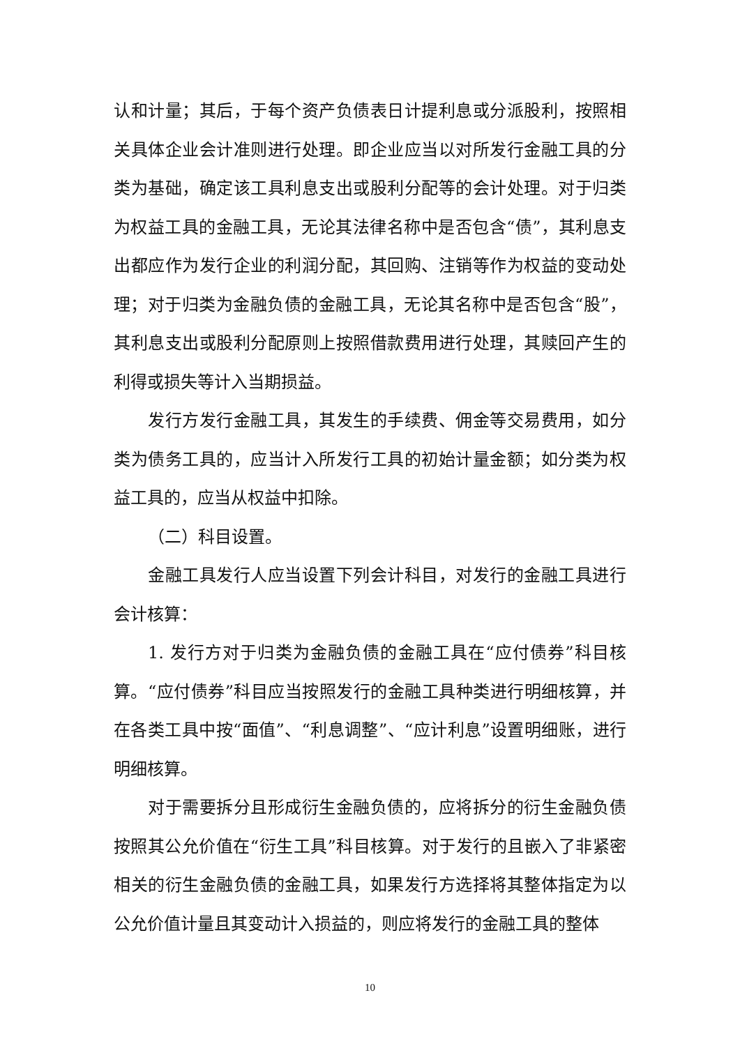认和计量；其后，于每个资产负债表日计提利息或分派股利，按照相关具体企业会计准则进行处理。即企业应当以对所发行金融工具的分类为基础，确定该工具利息支出或股利分配等的会计处理。对于归类为权益工具的金融工具，无论其法律名称中是否包含“债”，其利息支出都应作为发行企业的利润分配，其回购、注销等作为权益的变动处理；对于归类为金融负债的金融工具，无论其名称中是否包含“股”，其利息支出或股利分配原则上按照借款费用进行处理，其赎回产生的利得或损失等计入当期损益。
发行方发行金融工具，其发生的手续费、佣金等交易费用，如分类为债务工具的，应当计入所发行工具的初始计量金额；如分类为权益工具的，应当从权益中扣除。
（二）科目设置。
金融工具发行人应当设置下列会计科目，对发行的金融工具进行会计核算：
1. 发行方对于归类为金融负债的金融工具在“应付债券”科目核算。“应付债券”科目应当按照发行的金融工具种类进行明细核算，并在各类工具中按“面值”、“利息调整”、“应计利息”设置明细账，进行明细核算。
对于需要拆分且形成衍生金融负债的，应将拆分的衍生金融负债按照其公允价值在“衍生工具”科目核算。对于发行的且嵌入了非紧密相关的衍生金融负债的金融工具，如果发行方选择将其整体指定为以公允价值计量且其变动计入损益的，则应将发行的金融工具的整体
10